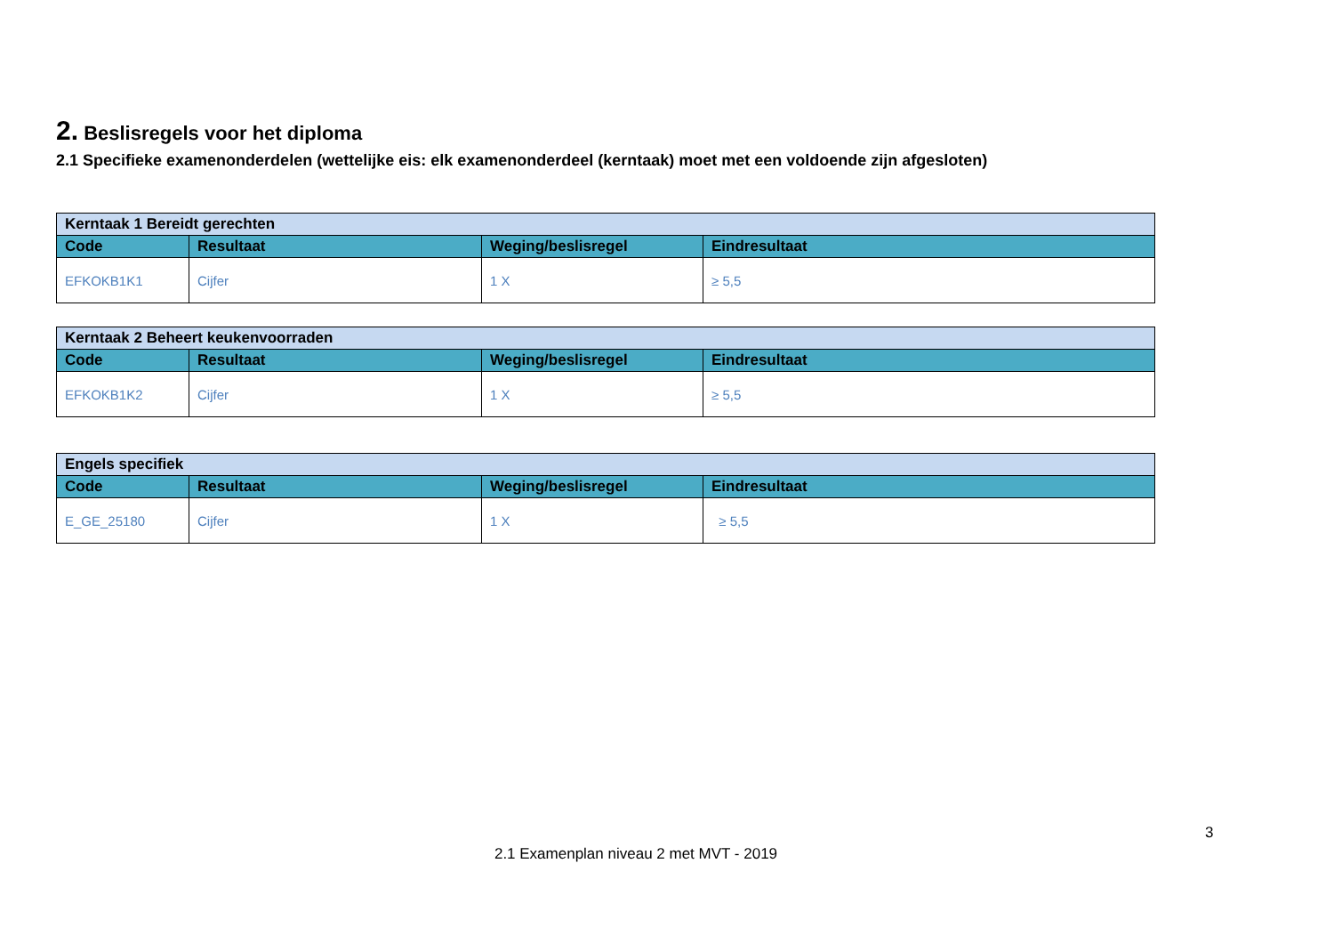2. Beslisregels voor het diploma
2.1 Specifieke examenonderdelen (wettelijke eis: elk examenonderdeel (kerntaak) moet met een voldoende zijn afgesloten)
| Kerntaak 1 Bereidt gerechten | | | |
| Code | Resultaat | Weging/beslisregel | Eindresultaat |
| EFKOKB1K1 | Cijfer | 1 X | ≥ 5,5 |
| Kerntaak 2 Beheert keukenvoorraden | | | |
| Code | Resultaat | Weging/beslisregel | Eindresultaat |
| EFKOKB1K2 | Cijfer | 1 X | ≥ 5,5 |
| Engels specifiek | | | |
| Code | Resultaat | Weging/beslisregel | Eindresultaat |
| E_GE_25180 | Cijfer | 1 X | ≥ 5,5 |
3
2.1 Examenplan niveau 2 met MVT - 2019